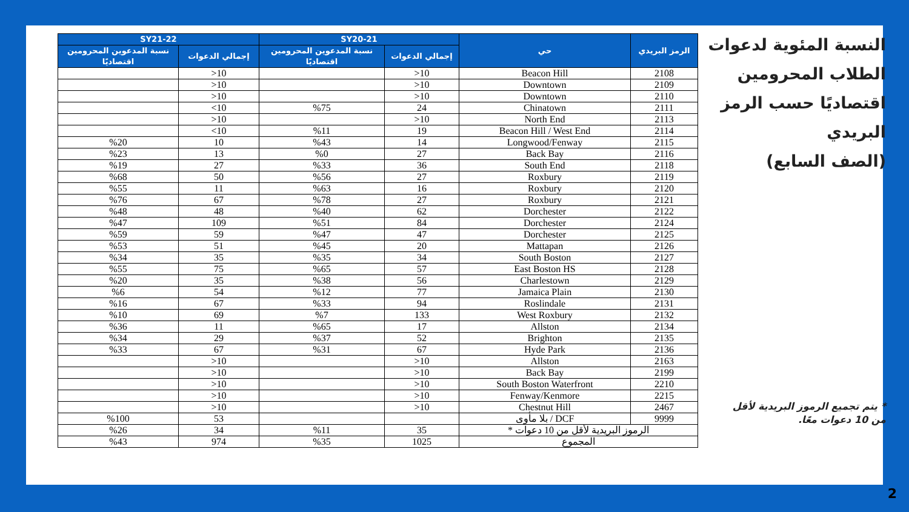النسبة المئوية لدعوات الطلاب المحرومين اقتصاديًا حسب الرمز البريدي
(الصف السابع)
* يتم تجميع الرموز البريدية لأقل من 10 دعوات معًا.
| الرمز البريدي | حي | SY20-21 | | SY21-22 | |
| --- | --- | --- | --- | --- | --- |
| | | إجمالي الدعوات | نسبة المدعوين المحرومين اقتصاديًا | إجمالي الدعوات | نسبة المدعوين المحرومين اقتصاديًا |
| 2108 | Beacon Hill | 10< | | 10< | |
| 2109 | Downtown | 10< | | 10< | |
| 2110 | Downtown | 10< | | 10< | |
| 2111 | Chinatown | 24 | %75 | 10> | |
| 2113 | North End | 10< | | 10< | |
| 2114 | Beacon Hill / West End | 19 | %11 | 10> | |
| 2115 | Longwood/Fenway | 14 | %43 | 10 | %20 |
| 2116 | Back Bay | 27 | %0 | 13 | %23 |
| 2118 | South End | 36 | %33 | 27 | %19 |
| 2119 | Roxbury | 27 | %56 | 50 | %68 |
| 2120 | Roxbury | 16 | %63 | 11 | %55 |
| 2121 | Roxbury | 27 | %78 | 67 | %76 |
| 2122 | Dorchester | 62 | %40 | 48 | %48 |
| 2124 | Dorchester | 84 | %51 | 109 | %47 |
| 2125 | Dorchester | 47 | %47 | 59 | %59 |
| 2126 | Mattapan | 20 | %45 | 51 | %53 |
| 2127 | South Boston | 34 | %35 | 35 | %34 |
| 2128 | East Boston HS | 57 | %65 | 75 | %55 |
| 2129 | Charlestown | 56 | %38 | 35 | %20 |
| 2130 | Jamaica Plain | 77 | %12 | 54 | %6 |
| 2131 | Roslindale | 94 | %33 | 67 | %16 |
| 2132 | West Roxbury | 133 | %7 | 69 | %10 |
| 2134 | Allston | 17 | %65 | 11 | %36 |
| 2135 | Brighton | 52 | %37 | 29 | %34 |
| 2136 | Hyde Park | 67 | %31 | 67 | %33 |
| 2163 | Allston | 10< | | 10< | |
| 2199 | Back Bay | 10< | | 10< | |
| 2210 | South Boston Waterfront | 10< | | 10< | |
| 2215 | Fenway/Kenmore | 10< | | 10< | |
| 2467 | Chestnut Hill | 10< | | 10< | |
| 9999 | DCF / بلا مأوى | | | 53 | %100 |
| الرموز البريدية لأقل من 10 دعوات * | | 35 | %11 | 34 | %26 |
| المجموع | | 1025 | %35 | 974 | %43 |
2